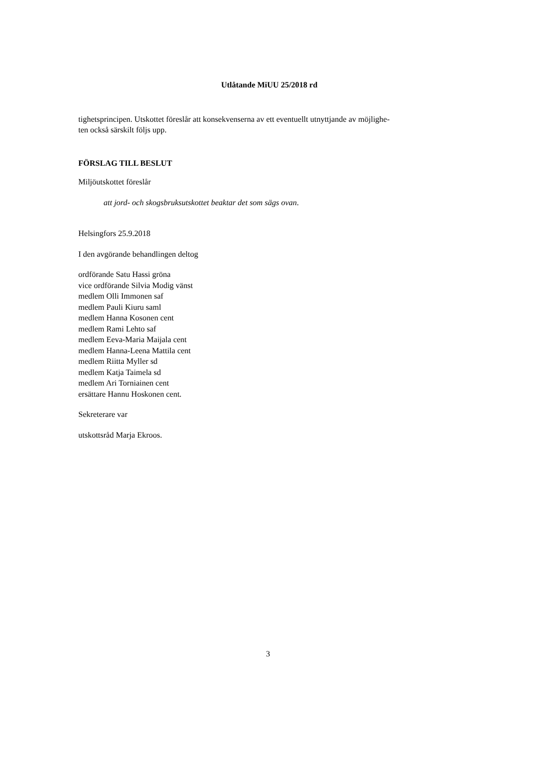Utlåtande MiUU 25/2018 rd
tighetsprincipen. Utskottet föreslår att konsekvenserna av ett eventuellt utnyttjande av möjlighe-
ten också särskilt följs upp.
FÖRSLAG TILL BESLUT
Miljöutskottet föreslår
att jord- och skogsbruksutskottet beaktar det som sägs ovan.
Helsingfors 25.9.2018
I den avgörande behandlingen deltog
ordförande Satu Hassi gröna
vice ordförande Silvia Modig vänst
medlem Olli Immonen saf
medlem Pauli Kiuru saml
medlem Hanna Kosonen cent
medlem Rami Lehto saf
medlem Eeva-Maria Maijala cent
medlem Hanna-Leena Mattila cent
medlem Riitta Myller sd
medlem Katja Taimela sd
medlem Ari Torniainen cent
ersättare Hannu Hoskonen cent.
Sekreterare var
utskottsråd Marja Ekroos.
3